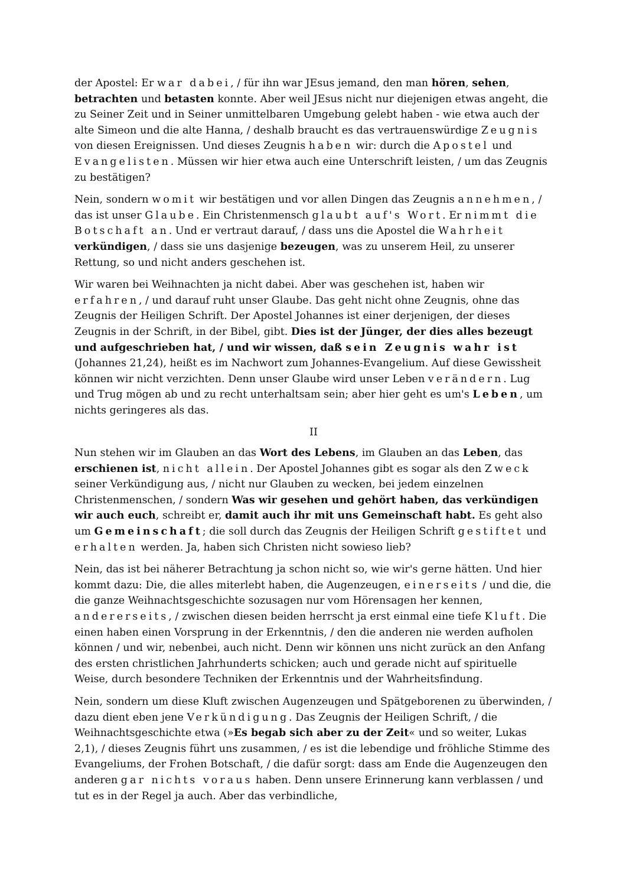der Apostel: Er war dabei, / für ihn war JEsus jemand, den man hören, sehen, betrachten und betasten konnte. Aber weil JEsus nicht nur diejenigen etwas angeht, die zu Seiner Zeit und in Seiner unmittelbaren Umgebung gelebt haben - wie etwa auch der alte Simeon und die alte Hanna, / deshalb braucht es das vertrauenswürdige Zeugnis von diesen Ereignissen. Und dieses Zeugnis haben wir: durch die Apostel und Evangelisten. Müssen wir hier etwa auch eine Unterschrift leisten, / um das Zeugnis zu bestätigen?
Nein, sondern womit wir bestätigen und vor allen Dingen das Zeugnis annehmen, / das ist unser Glaube. Ein Christenmensch glaubt auf's Wort. Er nimmt die Botschaft an. Und er vertraut darauf, / dass uns die Apostel die Wahrheit verkündigen, / dass sie uns dasjenige bezeugen, was zu unserem Heil, zu unserer Rettung, so und nicht anders geschehen ist.
Wir waren bei Weihnachten ja nicht dabei. Aber was geschehen ist, haben wir erfahren, / und darauf ruht unser Glaube. Das geht nicht ohne Zeugnis, ohne das Zeugnis der Heiligen Schrift. Der Apostel Johannes ist einer derjenigen, der dieses Zeugnis in der Schrift, in der Bibel, gibt. Dies ist der Jünger, der dies alles bezeugt und aufgeschrieben hat, / und wir wissen, daß sein Zeugnis wahr ist (Johannes 21,24), heißt es im Nachwort zum Johannes-Evangelium. Auf diese Gewissheit können wir nicht verzichten. Denn unser Glaube wird unser Leben verändern. Lug und Trug mögen ab und zu recht unterhaltsam sein; aber hier geht es um's Leben, um nichts geringeres als das.
II
Nun stehen wir im Glauben an das Wort des Lebens, im Glauben an das Leben, das erschienen ist, nicht allein. Der Apostel Johannes gibt es sogar als den Zweck seiner Verkündigung aus, / nicht nur Glauben zu wecken, bei jedem einzelnen Christenmenschen, / sondern Was wir gesehen und gehört haben, das verkündigen wir auch euch, schreibt er, damit auch ihr mit uns Gemeinschaft habt. Es geht also um Gemeinschaft; die soll durch das Zeugnis der Heiligen Schrift gestiftet und erhalten werden. Ja, haben sich Christen nicht sowieso lieb?
Nein, das ist bei näherer Betrachtung ja schon nicht so, wie wir's gerne hätten. Und hier kommt dazu: Die, die alles miterlebt haben, die Augenzeugen, einerseits / und die, die die ganze Weihnachtsgeschichte sozusagen nur vom Hörensagen her kennen, andererseits, / zwischen diesen beiden herrscht ja erst einmal eine tiefe Kluft. Die einen haben einen Vorsprung in der Erkenntnis, / den die anderen nie werden aufholen können / und wir, nebenbei, auch nicht. Denn wir können uns nicht zurück an den Anfang des ersten christlichen Jahrhunderts schicken; auch und gerade nicht auf spirituelle Weise, durch besondere Techniken der Erkenntnis und der Wahrheitsfindung.
Nein, sondern um diese Kluft zwischen Augenzeugen und Spätgeborenen zu überwinden, / dazu dient eben jene Verkündigung. Das Zeugnis der Heiligen Schrift, / die Weihnachtsgeschichte etwa (»Es begab sich aber zu der Zeit« und so weiter, Lukas 2,1), / dieses Zeugnis führt uns zusammen, / es ist die lebendige und fröhliche Stimme des Evangeliums, der Frohen Botschaft, / die dafür sorgt: dass am Ende die Augenzeugen den anderen gar nichts voraus haben. Denn unsere Erinnerung kann verblassen / und tut es in der Regel ja auch. Aber das verbindliche,